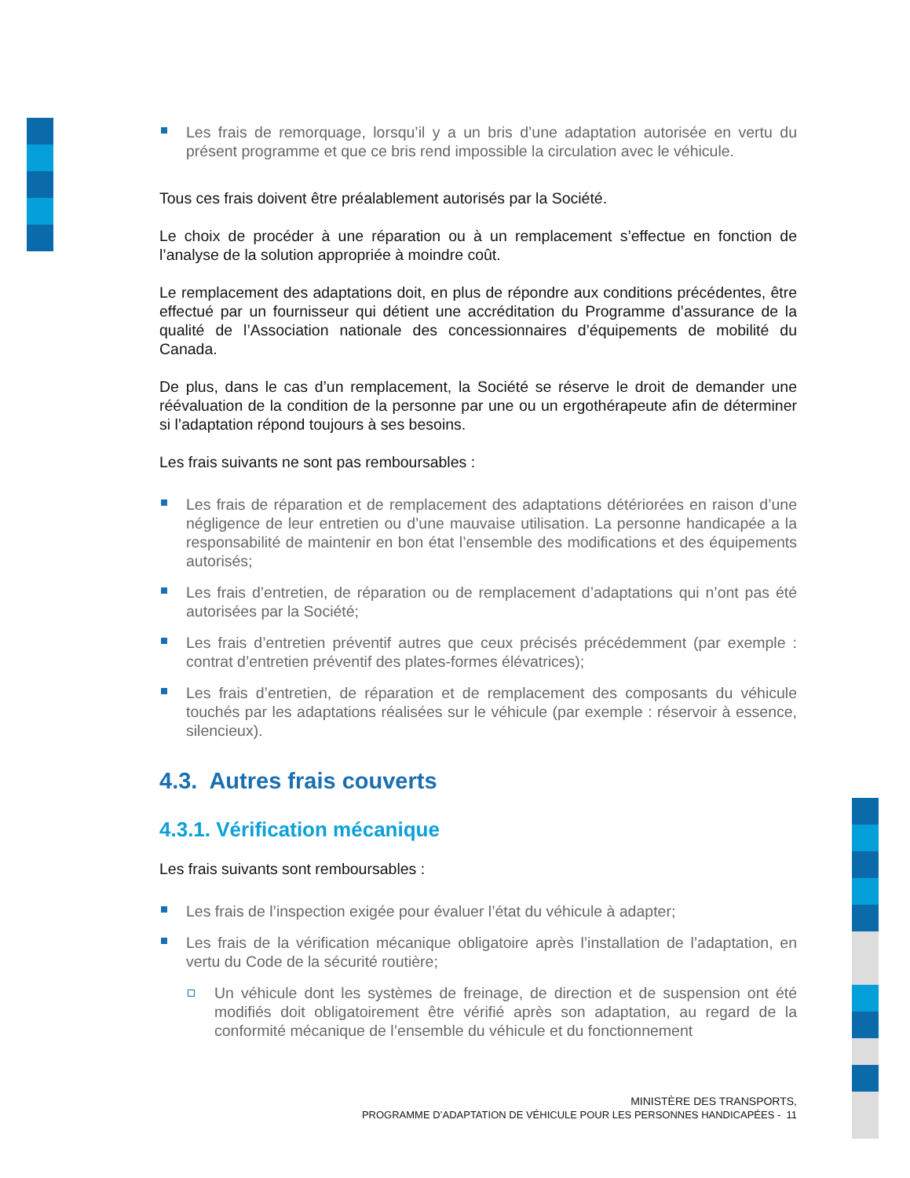Les frais de remorquage, lorsqu’il y a un bris d’une adaptation autorisée en vertu du présent programme et que ce bris rend impossible la circulation avec le véhicule.
Tous ces frais doivent être préalablement autorisés par la Société.
Le choix de procéder à une réparation ou à un remplacement s’effectue en fonction de l’analyse de la solution appropriée à moindre coût.
Le remplacement des adaptations doit, en plus de répondre aux conditions précédentes, être effectué par un fournisseur qui détient une accréditation du Programme d’assurance de la qualité de l’Association nationale des concessionnaires d’équipements de mobilité du Canada.
De plus, dans le cas d’un remplacement, la Société se réserve le droit de demander une réévaluation de la condition de la personne par une ou un ergothérapeute afin de déterminer si l’adaptation répond toujours à ses besoins.
Les frais suivants ne sont pas remboursables :
Les frais de réparation et de remplacement des adaptations détériorées en raison d’une négligence de leur entretien ou d’une mauvaise utilisation. La personne handicapée a la responsabilité de maintenir en bon état l’ensemble des modifications et des équipements autorisés;
Les frais d’entretien, de réparation ou de remplacement d’adaptations qui n’ont pas été autorisées par la Société;
Les frais d’entretien préventif autres que ceux précisés précédemment (par exemple : contrat d’entretien préventif des plates-formes élévatrices);
Les frais d’entretien, de réparation et de remplacement des composants du véhicule touchés par les adaptations réalisées sur le véhicule (par exemple : réservoir à essence, silencieux).
4.3. Autres frais couverts
4.3.1. Vérification mécanique
Les frais suivants sont remboursables :
Les frais de l’inspection exigée pour évaluer l’état du véhicule à adapter;
Les frais de la vérification mécanique obligatoire après l’installation de l’adaptation, en vertu du Code de la sécurité routière;
Un véhicule dont les systèmes de freinage, de direction et de suspension ont été modifiés doit obligatoirement être vérifié après son adaptation, au regard de la conformité mécanique de l’ensemble du véhicule et du fonctionnement
MINISTÈRE DES TRANSPORTS,
PROGRAMME D’ADAPTATION DE VÉHICULE POUR LES PERSONNES HANDICAPÉES - 11